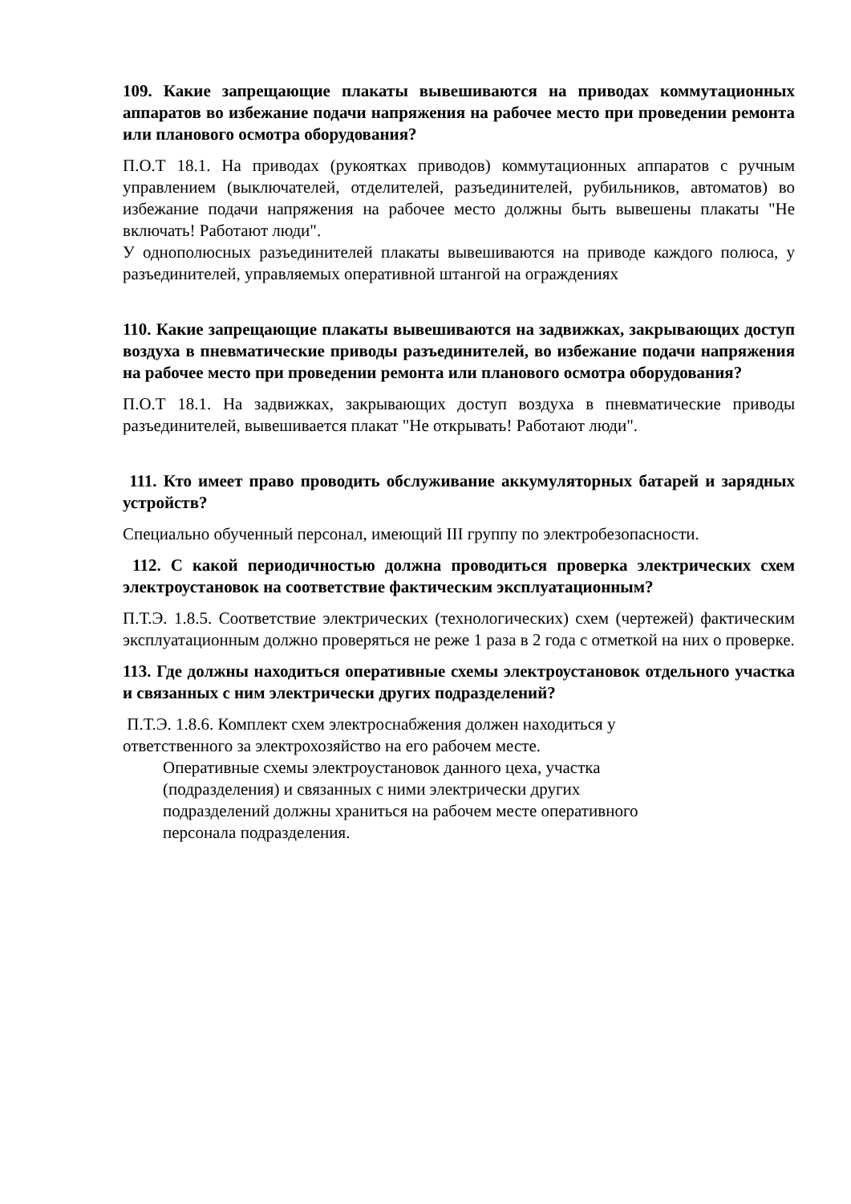109. Какие запрещающие плакаты вывешиваются на приводах коммутационных аппаратов во избежание подачи напряжения на рабочее место при проведении ремонта или планового осмотра оборудования?
П.О.Т 18.1. На приводах (рукоятках приводов) коммутационных аппаратов с ручным управлением (выключателей, отделителей, разъединителей, рубильников, автоматов) во избежание подачи напряжения на рабочее место должны быть вывешены плакаты "Не включать! Работают люди".
У однополюсных разъединителей плакаты вывешиваются на приводе каждого полюса, у разъединителей, управляемых оперативной штангой на ограждениях
110. Какие запрещающие плакаты вывешиваются на задвижках, закрывающих доступ воздуха в пневматические приводы разъединителей, во избежание подачи напряжения на рабочее место при проведении ремонта или планового осмотра оборудования?
П.О.Т 18.1. На задвижках, закрывающих доступ воздуха в пневматические приводы разъединителей, вывешивается плакат "Не открывать! Работают люди".
111. Кто имеет право проводить обслуживание аккумуляторных батарей и зарядных устройств?
Специально обученный персонал, имеющий III группу по электробезопасности.
112. С какой периодичностью должна проводиться проверка электрических схем электроустановок на соответствие фактическим эксплуатационным?
П.Т.Э. 1.8.5. Соответствие электрических (технологических) схем (чертежей) фактическим эксплуатационным должно проверяться не реже 1 раза в 2 года с отметкой на них о проверке.
113. Где должны находиться оперативные схемы электроустановок отдельного участка и связанных с ним электрически других подразделений?
П.Т.Э. 1.8.6. Комплект схем электроснабжения должен находиться у
ответственного за электрохозяйство на его рабочем месте.
Оперативные схемы электроустановок данного цеха, участка
(подразделения) и связанных с ними электрически других
подразделений должны храниться на рабочем месте оперативного
персонала подразделения.